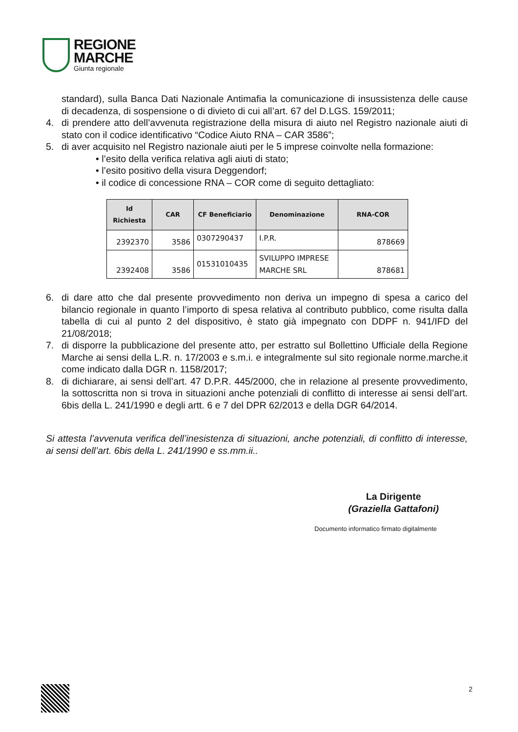REGIONE
MARCHE
Giunta regionale
standard), sulla Banca Dati Nazionale Antimafia la comunicazione di insussistenza delle cause di decadenza, di sospensione o di divieto di cui all’art. 67 del D.LGS. 159/2011;
4. di prendere atto dell’avvenuta registrazione della misura di aiuto nel Registro nazionale aiuti di stato con il codice identificativo “Codice Aiuto RNA – CAR 3586”;
5. di aver acquisito nel Registro nazionale aiuti per le 5 imprese coinvolte nella formazione:
• l’esito della verifica relativa agli aiuti di stato;
• l’esito positivo della visura Deggendorf;
• il codice di concessione RNA – COR come di seguito dettagliato:
| Id Richiesta | CAR | CF Beneficiario | Denominazione | RNA-COR |
| --- | --- | --- | --- | --- |
| 2392370 | 3586 | 0307290437 | I.P.R. | 878669 |
| 2392408 | 3586 | 01531010435 | SVILUPPO IMPRESE MARCHE SRL | 878681 |
6. di dare atto che dal presente provvedimento non deriva un impegno di spesa a carico del bilancio regionale in quanto l’importo di spesa relativa al contributo pubblico, come risulta dalla tabella di cui al punto 2 del dispositivo, è stato già impegnato con DDPF n. 941/IFD del 21/08/2018;
7. di disporre la pubblicazione del presente atto, per estratto sul Bollettino Ufficiale della Regione Marche ai sensi della L.R. n. 17/2003 e s.m.i. e integralmente sul sito regionale norme.marche.it come indicato dalla DGR n. 1158/2017;
8. di dichiarare, ai sensi dell’art. 47 D.P.R. 445/2000, che in relazione al presente provvedimento, la sottoscritta non si trova in situazioni anche potenziali di conflitto di interesse ai sensi dell’art. 6bis della L. 241/1990 e degli artt. 6 e 7 del DPR 62/2013 e della DGR 64/2014.
Si attesta l’avvenuta verifica dell’inesistenza di situazioni, anche potenziali, di conflitto di interesse, ai sensi dell’art. 6bis della L. 241/1990 e ss.mm.ii..
La Dirigente
(Graziella Gattafoni)
Documento informatico firmato digitalmente
2